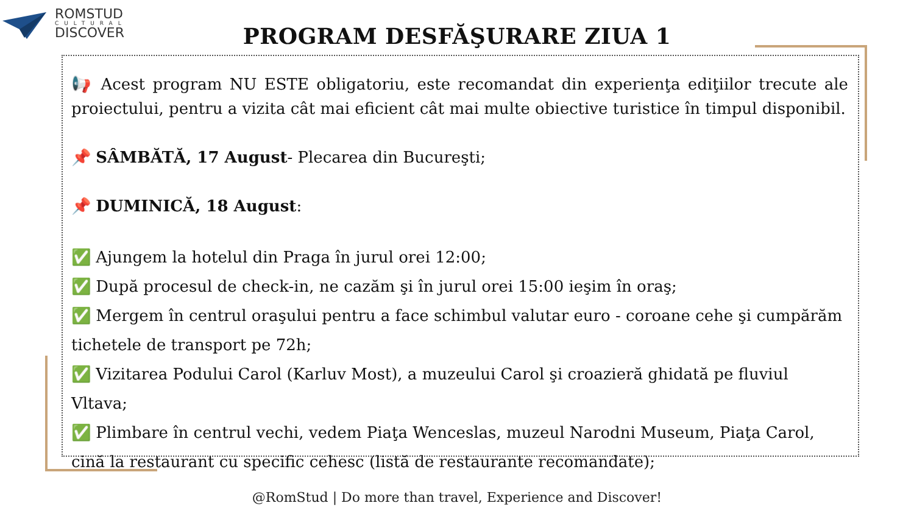ROMSTUD
CULTURAL
DISCOVER
PROGRAM DESFĂŞURARE ZIUA 1
📢 Acest program NU ESTE obligatoriu, este recomandat din experienţa ediţiilor trecute ale proiectului, pentru a vizita cât mai eficient cât mai multe obiective turistice în timpul disponibil.
📌 SÂMBĂTĂ, 17 August- Plecarea din Bucureşti;
📌 DUMINICĂ, 18 August:
✅ Ajungem la hotelul din Praga în jurul orei 12:00;
✅ După procesul de check-in, ne cazăm şi în jurul orei 15:00 ieşim în oraş;
✅ Mergem în centrul oraşului pentru a face schimbul valutar euro - coroane cehe şi cumpărăm tichetele de transport pe 72h;
✅ Vizitarea Podului Carol (Karluv Most), a muzeului Carol şi croazieră ghidată pe fluviul Vltava;
✅ Plimbare în centrul vechi, vedem Piaţa Wenceslas, muzeul Narodni Museum, Piaţa Carol, cină la restaurant cu specific cehesc (listă de restaurante recomandate);
@RomStud | Do more than travel, Experience and Discover!